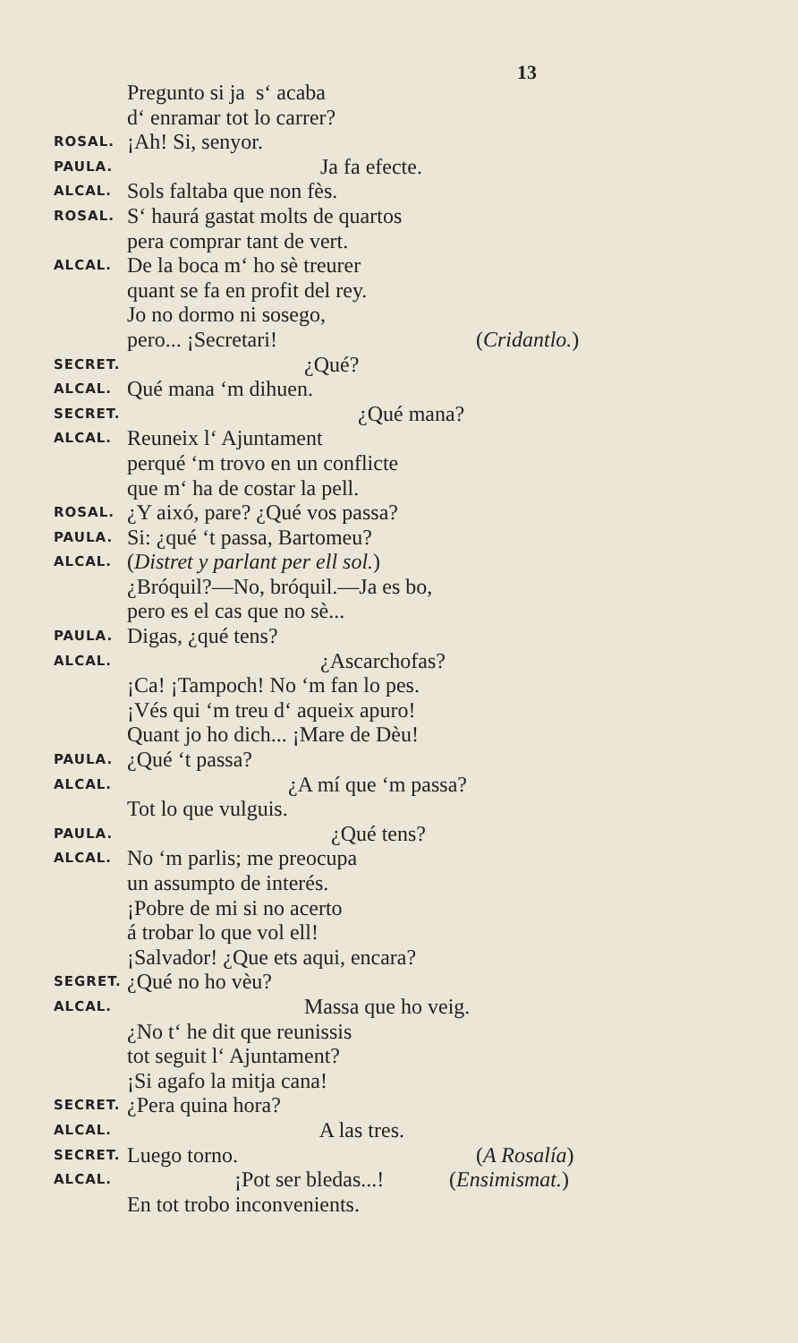13
Pregunto si ja s‘ acaba
d‘ enramar tot lo carrer?
ROSAL. ¡Ah! Si, senyor.
PAULA. Ja fa efecte.
ALCAL. Sols faltaba que non fès.
ROSAL. S‘ haurá gastat molts de quartos
pera comprar tant de vert.
ALCAL. De la boca m‘ ho sè treurer
quant se fa en profit del rey.
Jo no dormo ni sosego,
pero... ¡Secretari! (Cridantlo.)
SECRET. ¿Qué?
ALCAL. Qué mana ‘m dihuen.
SECRET. ¿Qué mana?
ALCAL. Reuneix l‘ Ajuntament
perqué ‘m trovo en un conflicte
que m‘ ha de costar la pell.
ROSAL. ¿Y aixó, pare? ¿Qué vos passa?
PAULA. Si: ¿qué ‘t passa, Bartomeu?
ALCAL. (Distret y parlant per ell sol.)
¿Bróquil?—No, bróquil.—Ja es bo,
pero es el cas que no sè...
PAULA. Digas, ¿qué tens?
ALCAL. ¿Ascarchofas?
¡Ca! ¡Tampoch! No ‘m fan lo pes.
¡Vés qui ‘m treu d‘ aqueix apuro!
Quant jo ho dich... ¡Mare de Dèu!
PAULA. ¿Qué ‘t passa?
ALCAL. ¿A mí que ‘m passa?
Tot lo que vulguis.
PAULA. ¿Qué tens?
ALCAL. No ‘m parlis; me preocupa
un assumpto de interés.
¡Pobre de mi si no acerto
á trobar lo que vol ell!
¡Salvador! ¿Que ets aqui, encara?
SEGRET. ¿Qué no ho vèu?
ALCAL. Massa que ho veig.
¿No t‘ he dit que reunissis
tot seguit l‘ Ajuntament?
¡Si agafo la mitja cana!
SECRET. ¿Pera quina hora?
ALCAL. A las tres.
SECRET. Luego torno. (A Rosalía)
ALCAL. ¡Pot ser bledas...! (Ensimismat.)
En tot trobo inconvenients.